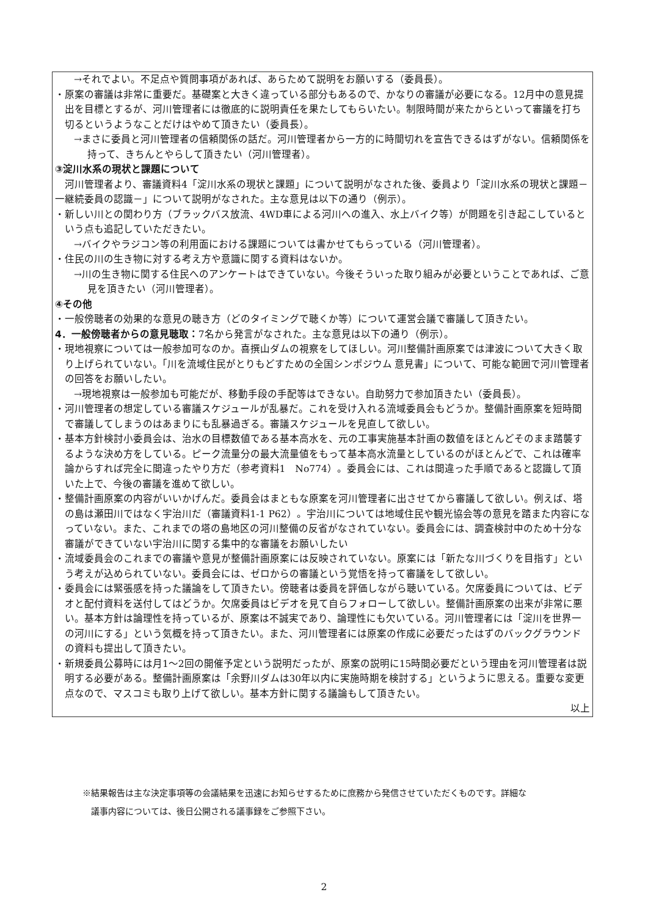→それでよい。不足点や質問事項があれば、あらためて説明をお願いする（委員長）。
・原案の審議は非常に重要だ。基礎案と大きく違っている部分もあるので、かなりの審議が必要になる。12月中の意見提出を目標とするが、河川管理者には徹底的に説明責任を果たしてもらいたい。制限時間が来たからといって審議を打ち切るというようなことだけはやめて頂きたい（委員長）。
→まさに委員と河川管理者の信頼関係の話だ。河川管理者から一方的に時間切れを宣告できるはずがない。信頼関係を持って、きちんとやらして頂きたい（河川管理者）。
③淀川水系の現状と課題について
　河川管理者より、審議資料4「淀川水系の現状と課題」について説明がなされた後、委員より「淀川水系の現状と課題－一継続委員の認識－」について説明がなされた。主な意見は以下の通り（例示）。
・新しい川との関わり方（ブラックバス放流、4WD車による河川への進入、水上バイク等）が問題を引き起こしているという点も追記していただきたい。
→バイクやラジコン等の利用面における課題については書かせてもらっている（河川管理者）。
・住民の川の生き物に対する考え方や意識に関する資料はないか。
→川の生き物に関する住民へのアンケートはできていない。今後そういった取り組みが必要ということであれば、ご意見を頂きたい（河川管理者）。
④その他
・一般傍聴者の効果的な意見の聴き方（どのタイミングで聴くか等）について運営会議で審議して頂きたい。
4．一般傍聴者からの意見聴取：7名から発言がなされた。主な意見は以下の通り（例示）。
・現地視察については一般参加可なのか。喜撰山ダムの視察をしてほしい。河川整備計画原案では津波について大きく取り上げられていない。「川を流域住民がとりもどすための全国シンポジウム 意見書」について、可能な範囲で河川管理者の回答をお願いしたい。
→現地視察は一般参加も可能だが、移動手段の手配等はできない。自助努力で参加頂きたい（委員長）。
・河川管理者の想定している審議スケジュールが乱暴だ。これを受け入れる流域委員会もどうか。整備計画原案を短時間で審議してしまうのはあまりにも乱暴過ぎる。審議スケジュールを見直して欲しい。
・基本方針検討小委員会は、治水の目標数値である基本高水を、元の工事実施基本計画の数値をほとんどそのまま踏襲するような決め方をしている。ピーク流量分の最大流量値をもって基本高水流量としているのがほとんどで、これは確率論からすれば完全に間違ったやり方だ（参考資料1　No774）。委員会には、これは間違った手順であると認識して頂いた上で、今後の審議を進めて欲しい。
・整備計画原案の内容がいいかげんだ。委員会はまともな原案を河川管理者に出させてから審議して欲しい。例えば、塔の島は瀬田川ではなく宇治川だ（審議資料1-1 P62）。宇治川については地域住民や観光協会等の意見を踏また内容になっていない。また、これまでの塔の島地区の河川整備の反省がなされていない。委員会には、調査検討中のため十分な審議ができていない宇治川に関する集中的な審議をお願いしたい
・流域委員会のこれまでの審議や意見が整備計画原案には反映されていない。原案には「新たな川づくりを目指す」という考えが込められていない。委員会には、ゼロからの審議という覚悟を持って審議をして欲しい。
・委員会には緊張感を持った議論をして頂きたい。傍聴者は委員を評価しながら聴いている。欠席委員については、ビデオと配付資料を送付してはどうか。欠席委員はビデオを見て自らフォローして欲しい。整備計画原案の出来が非常に悪い。基本方針は論理性を持っているが、原案は不誠実であり、論理性にも欠いている。河川管理者には「淀川を世界一の河川にする」という気概を持って頂きたい。また、河川管理者には原案の作成に必要だったはずのバックグラウンドの資料も提出して頂きたい。
・新規委員公募時には月1～2回の開催予定という説明だったが、原案の説明に15時間必要だという理由を河川管理者は説明する必要がある。整備計画原案は「余野川ダムは30年以内に実施時期を検討する」というように思える。重要な変更点なので、マスコミも取り上げて欲しい。基本方針に関する議論もして頂きたい。
以上
※結果報告は主な決定事項等の会議結果を迅速にお知らせするために庶務から発信させていただくものです。詳細な
　議事内容については、後日公開される議事録をご参照下さい。
2